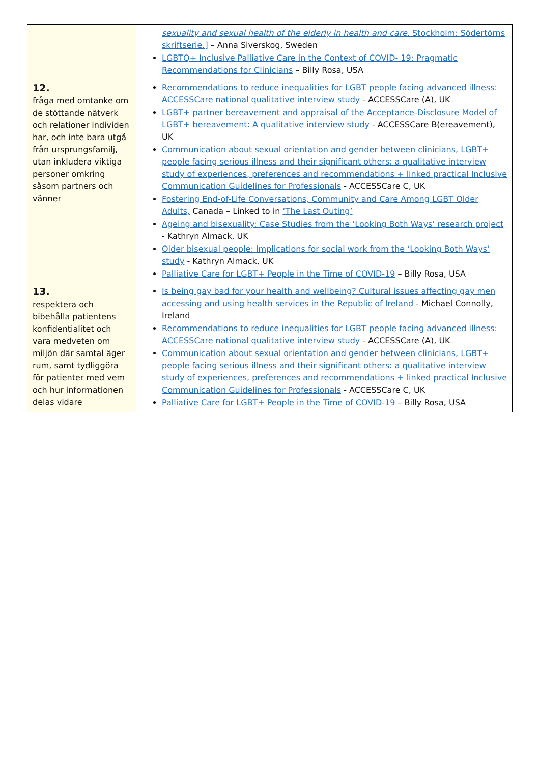| | sexuality and sexual health of the elderly in health and care . Stockholm: Södertörns skriftserie.] – Anna Siverskog, Sweden LGBTQ+ Inclusive Palliative Care in the Context of COVID- 19: Pragmatic Recommendations for Clinicians – Billy Rosa, USA |
| 12. fråga med omtanke om de stöttande nätverk och relationer individen har, och inte bara utgå från ursprungsfamilj, utan inkludera viktiga personer omkring såsom partners och vänner | Recommendations to reduce inequalities for LGBT people facing advanced illness: ACCESSCare national qualitative interview study - ACCESSCare (A), UK LGBT+ partner bereavement and appraisal of the Acceptance-Disclosure Model of LGBT+ bereavement: A qualitative interview study - ACCESSCare B(ereavement), UK Communication about sexual orientation and gender between clinicians, LGBT+ people facing serious illness and their significant others: a qualitative interview study of experiences, preferences and recommendations + linked practical Inclusive Communication Guidelines for Professionals - ACCESSCare C, UK Fostering End-of-Life Conversations, Community and Care Among LGBT Older Adults, Canada – Linked to in ‘The Last Outing’ Ageing and bisexuality: Case Studies from the ‘Looking Both Ways’ research project - Kathryn Almack, UK Older bisexual people: Implications for social work from the ‘Looking Both Ways’ study - Kathryn Almack, UK Palliative Care for LGBT+ People in the Time of COVID-19 – Billy Rosa, USA |
| 13. respektera och bibehålla patientens konfidentialitet och vara medveten om miljön där samtal äger rum, samt tydliggöra för patienter med vem och hur informationen delas vidare | Is being gay bad for your health and wellbeing? Cultural issues affecting gay men accessing and using health services in the Republic of Ireland - Michael Connolly, Ireland Recommendations to reduce inequalities for LGBT people facing advanced illness: ACCESSCare national qualitative interview study - ACCESSCare (A), UK Communication about sexual orientation and gender between clinicians, LGBT+ people facing serious illness and their significant others: a qualitative interview study of experiences, preferences and recommendations + linked practical Inclusive Communication Guidelines for Professionals - ACCESSCare C, UK Palliative Care for LGBT+ People in the Time of COVID-19 – Billy Rosa, USA |